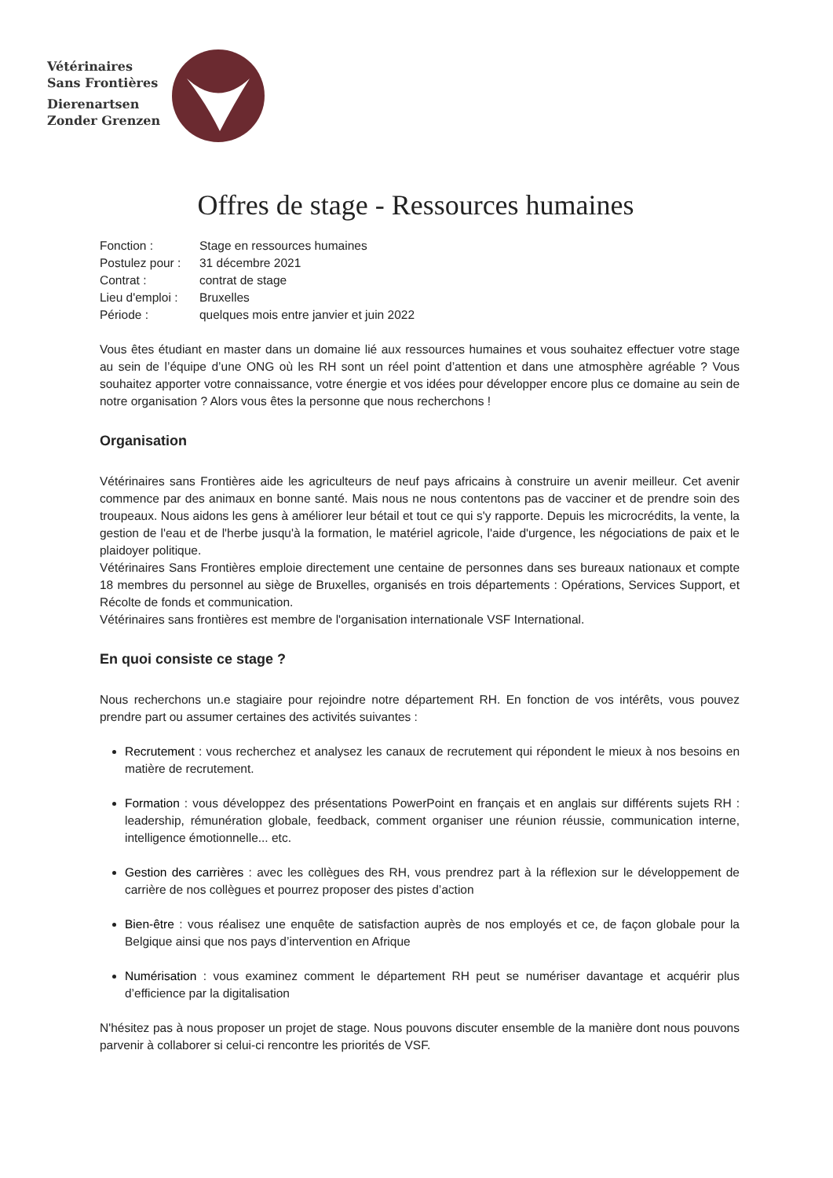Vétérinaires
Sans Frontières
Dierenartsen
Zonder Grenzen
Offres de stage - Ressources humaines
Fonction :
Stage en ressources humaines
Postulez pour :
31 décembre 2021
Contrat :
contrat de stage
Lieu d'emploi :
Bruxelles
Période :
quelques mois entre janvier et juin 2022
Vous êtes étudiant en master dans un domaine lié aux ressources humaines et vous souhaitez effectuer votre stage au sein de l’équipe d’une ONG où les RH sont un réel point d’attention et dans une atmosphère agréable ? Vous souhaitez apporter votre connaissance, votre énergie et vos idées pour développer encore plus ce domaine au sein de notre organisation ? Alors vous êtes la personne que nous recherchons !
Organisation
Vétérinaires sans Frontières aide les agriculteurs de neuf pays africains à construire un avenir meilleur. Cet avenir commence par des animaux en bonne santé. Mais nous ne nous contentons pas de vacciner et de prendre soin des troupeaux. Nous aidons les gens à améliorer leur bétail et tout ce qui s'y rapporte. Depuis les microcrédits, la vente, la gestion de l'eau et de l'herbe jusqu'à la formation, le matériel agricole, l'aide d'urgence, les négociations de paix et le plaidoyer politique.
Vétérinaires Sans Frontières emploie directement une centaine de personnes dans ses bureaux nationaux et compte 18 membres du personnel au siège de Bruxelles, organisés en trois départements : Opérations, Services Support, et Récolte de fonds et communication.
Vétérinaires sans frontières est membre de l'organisation internationale VSF International.
En quoi consiste ce stage ?
Nous recherchons un.e stagiaire pour rejoindre notre département RH. En fonction de vos intérêts, vous pouvez prendre part ou assumer certaines des activités suivantes :
Recrutement : vous recherchez et analysez les canaux de recrutement qui répondent le mieux à nos besoins en matière de recrutement.
Formation : vous développez des présentations PowerPoint en français et en anglais sur différents sujets RH : leadership, rémunération globale, feedback, comment organiser une réunion réussie, communication interne, intelligence émotionnelle... etc.
Gestion des carrières : avec les collègues des RH, vous prendrez part à la réflexion sur le développement de carrière de nos collègues et pourrez proposer des pistes d’action
Bien-être : vous réalisez une enquête de satisfaction auprès de nos employés et ce, de façon globale pour la Belgique ainsi que nos pays d’intervention en Afrique
Numérisation : vous examinez comment le département RH peut se numériser davantage et acquérir plus d’efficience par la digitalisation
N'hésitez pas à nous proposer un projet de stage. Nous pouvons discuter ensemble de la manière dont nous pouvons parvenir à collaborer si celui-ci rencontre les priorités de VSF.